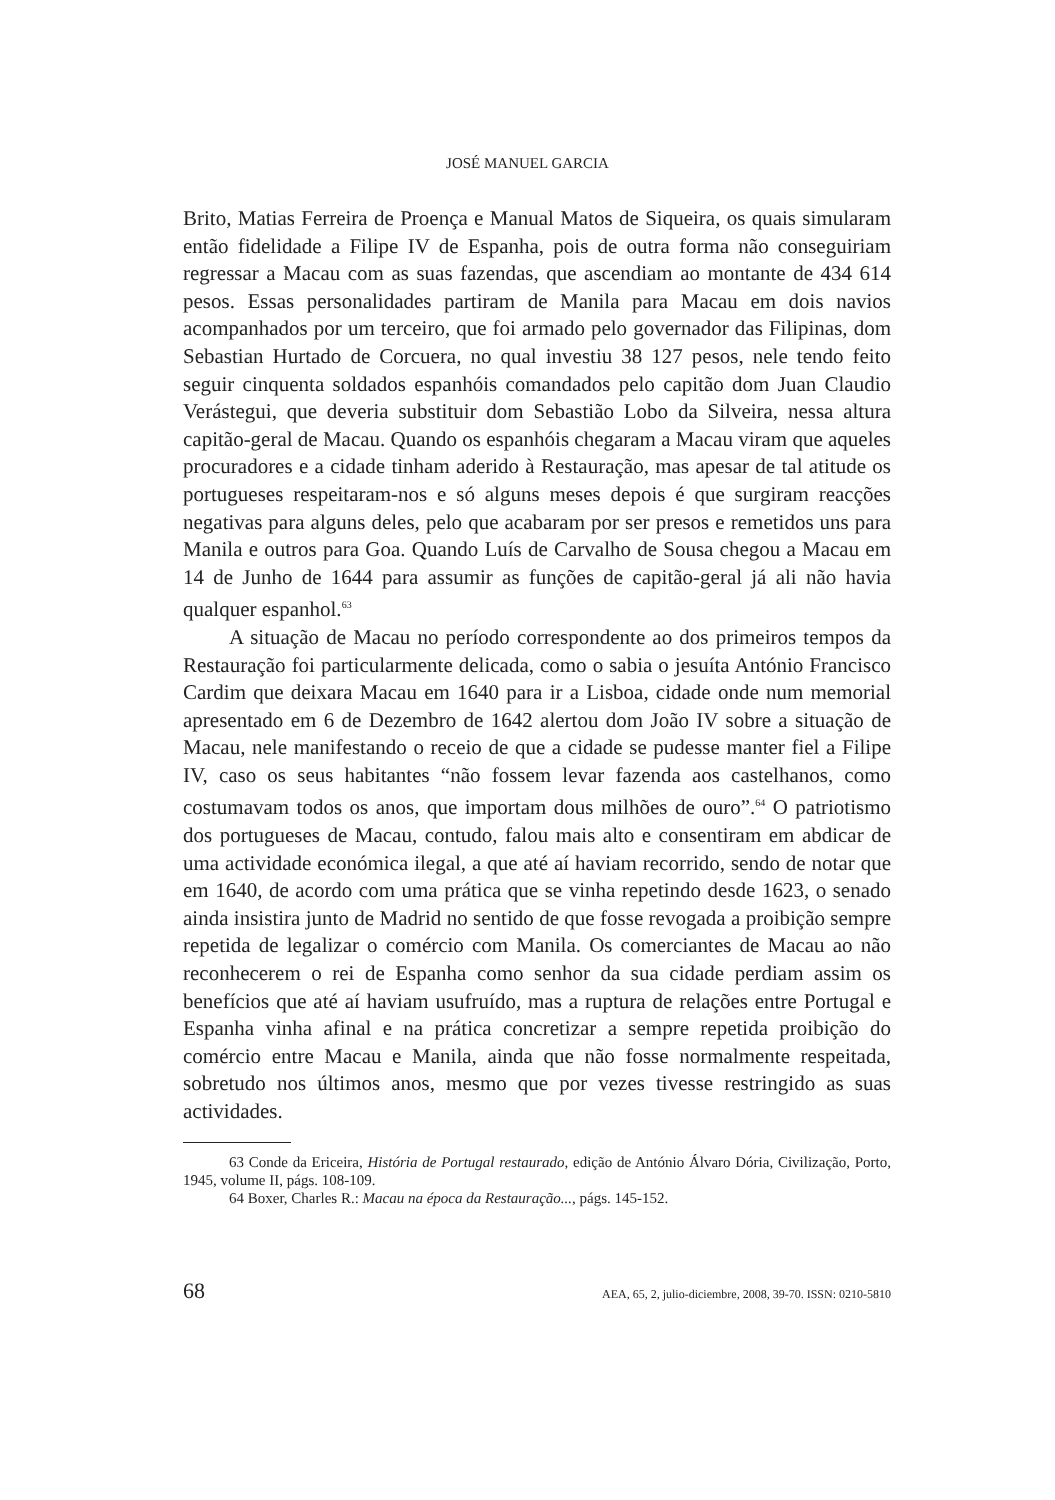JOSÉ MANUEL GARCIA
Brito, Matias Ferreira de Proença e Manual Matos de Siqueira, os quais simularam então fidelidade a Filipe IV de Espanha, pois de outra forma não conseguiriam regressar a Macau com as suas fazendas, que ascendiam ao montante de 434 614 pesos. Essas personalidades partiram de Manila para Macau em dois navios acompanhados por um terceiro, que foi armado pelo governador das Filipinas, dom Sebastian Hurtado de Corcuera, no qual investiu 38 127 pesos, nele tendo feito seguir cinquenta soldados espanhóis comandados pelo capitão dom Juan Claudio Verástegui, que deveria substituir dom Sebastião Lobo da Silveira, nessa altura capitão-geral de Macau. Quando os espanhóis chegaram a Macau viram que aqueles procuradores e a cidade tinham aderido à Restauração, mas apesar de tal atitude os portugueses respeitaram-nos e só alguns meses depois é que surgiram reacções negativas para alguns deles, pelo que acabaram por ser presos e remetidos uns para Manila e outros para Goa. Quando Luís de Carvalho de Sousa chegou a Macau em 14 de Junho de 1644 para assumir as funções de capitão-geral já ali não havia qualquer espanhol.<sup>63</sup>
A situação de Macau no período correspondente ao dos primeiros tempos da Restauração foi particularmente delicada, como o sabia o jesuíta António Francisco Cardim que deixara Macau em 1640 para ir a Lisboa, cidade onde num memorial apresentado em 6 de Dezembro de 1642 alertou dom João IV sobre a situação de Macau, nele manifestando o receio de que a cidade se pudesse manter fiel a Filipe IV, caso os seus habitantes “não fossem levar fazenda aos castelhanos, como costumavam todos os anos, que importam dous milhões de ouro”.<sup>64</sup> O patriotismo dos portugueses de Macau, contudo, falou mais alto e consentiram em abdicar de uma actividade económica ilegal, a que até aí haviam recorrido, sendo de notar que em 1640, de acordo com uma prática que se vinha repetindo desde 1623, o senado ainda insistira junto de Madrid no sentido de que fosse revogada a proibição sempre repetida de legalizar o comércio com Manila. Os comerciantes de Macau ao não reconhecerem o rei de Espanha como senhor da sua cidade perdiam assim os benefícios que até aí haviam usufruído, mas a ruptura de relações entre Portugal e Espanha vinha afinal e na prática concretizar a sempre repetida proibição do comércio entre Macau e Manila, ainda que não fosse normalmente respeitada, sobretudo nos últimos anos, mesmo que por vezes tivesse restringido as suas actividades.
63 Conde da Ericeira, História de Portugal restaurado, edição de António Álvaro Dória, Civilização, Porto, 1945, volume II, págs. 108-109.
64 Boxer, Charles R.: Macau na época da Restauração..., págs. 145-152.
68 AEA, 65, 2, julio-diciembre, 2008, 39-70. ISSN: 0210-5810